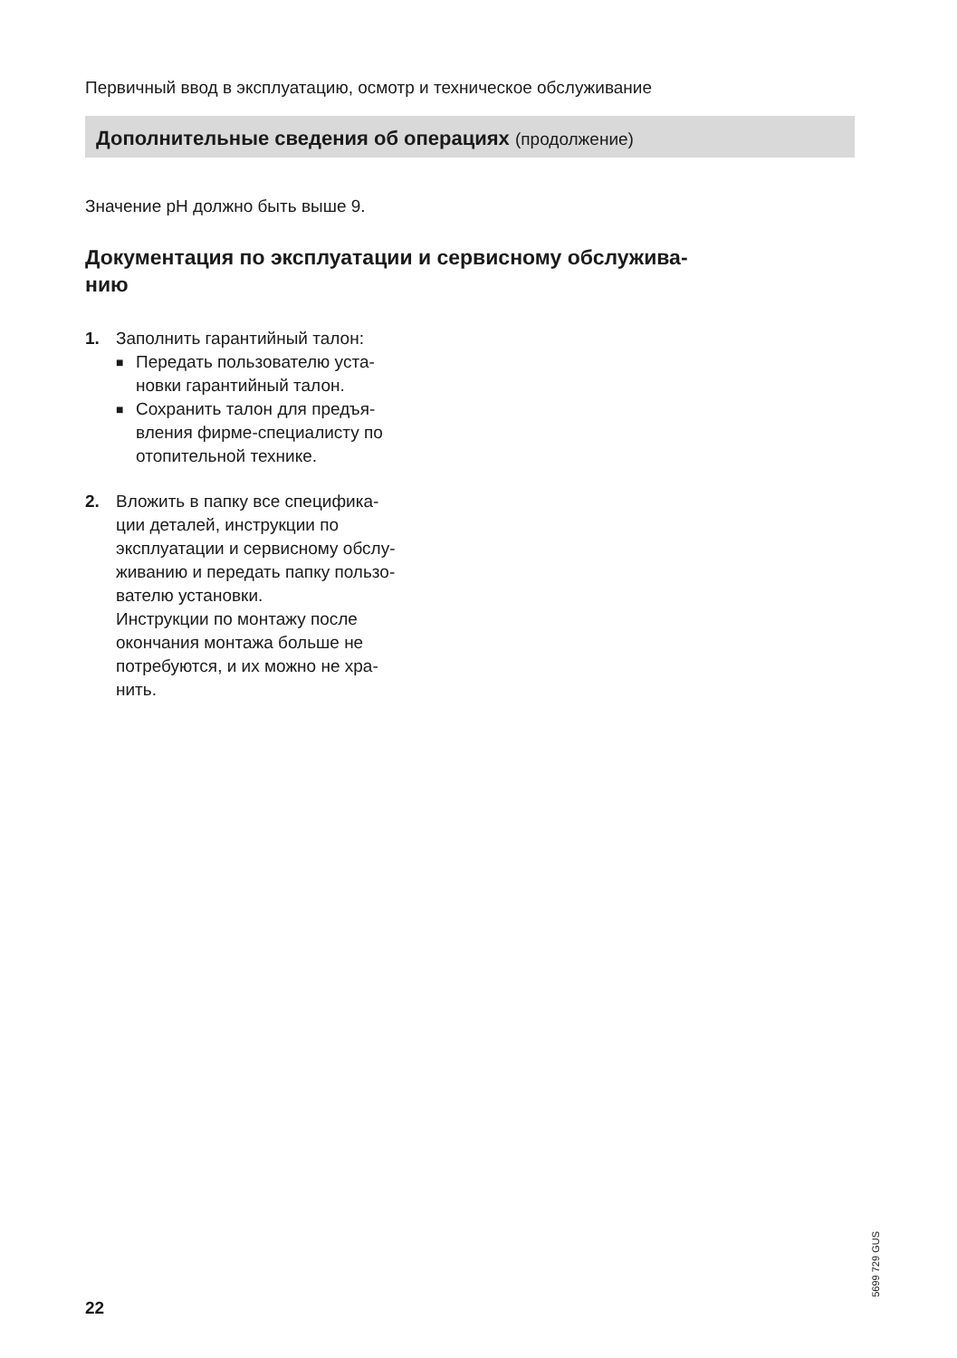Первичный ввод в эксплуатацию, осмотр и техническое обслуживание
Дополнительные сведения об операциях (продолжение)
Значение pH должно быть выше 9.
Документация по эксплуатации и сервисному обслужива-
нию
1. Заполнить гарантийный талон:
■ Передать пользователю уста-
новки гарантийный талон.
■ Сохранить талон для предъя-
вления фирме-специалисту по
отопительной технике.
2. Вложить в папку все специфика-
ции деталей, инструкции по
эксплуатации и сервисному обслу-
живанию и передать папку пользо-
вателю установки.
Инструкции по монтажу после
окончания монтажа больше не
потребуются, и их можно не хра-
нить.
5699 729 GUS
22